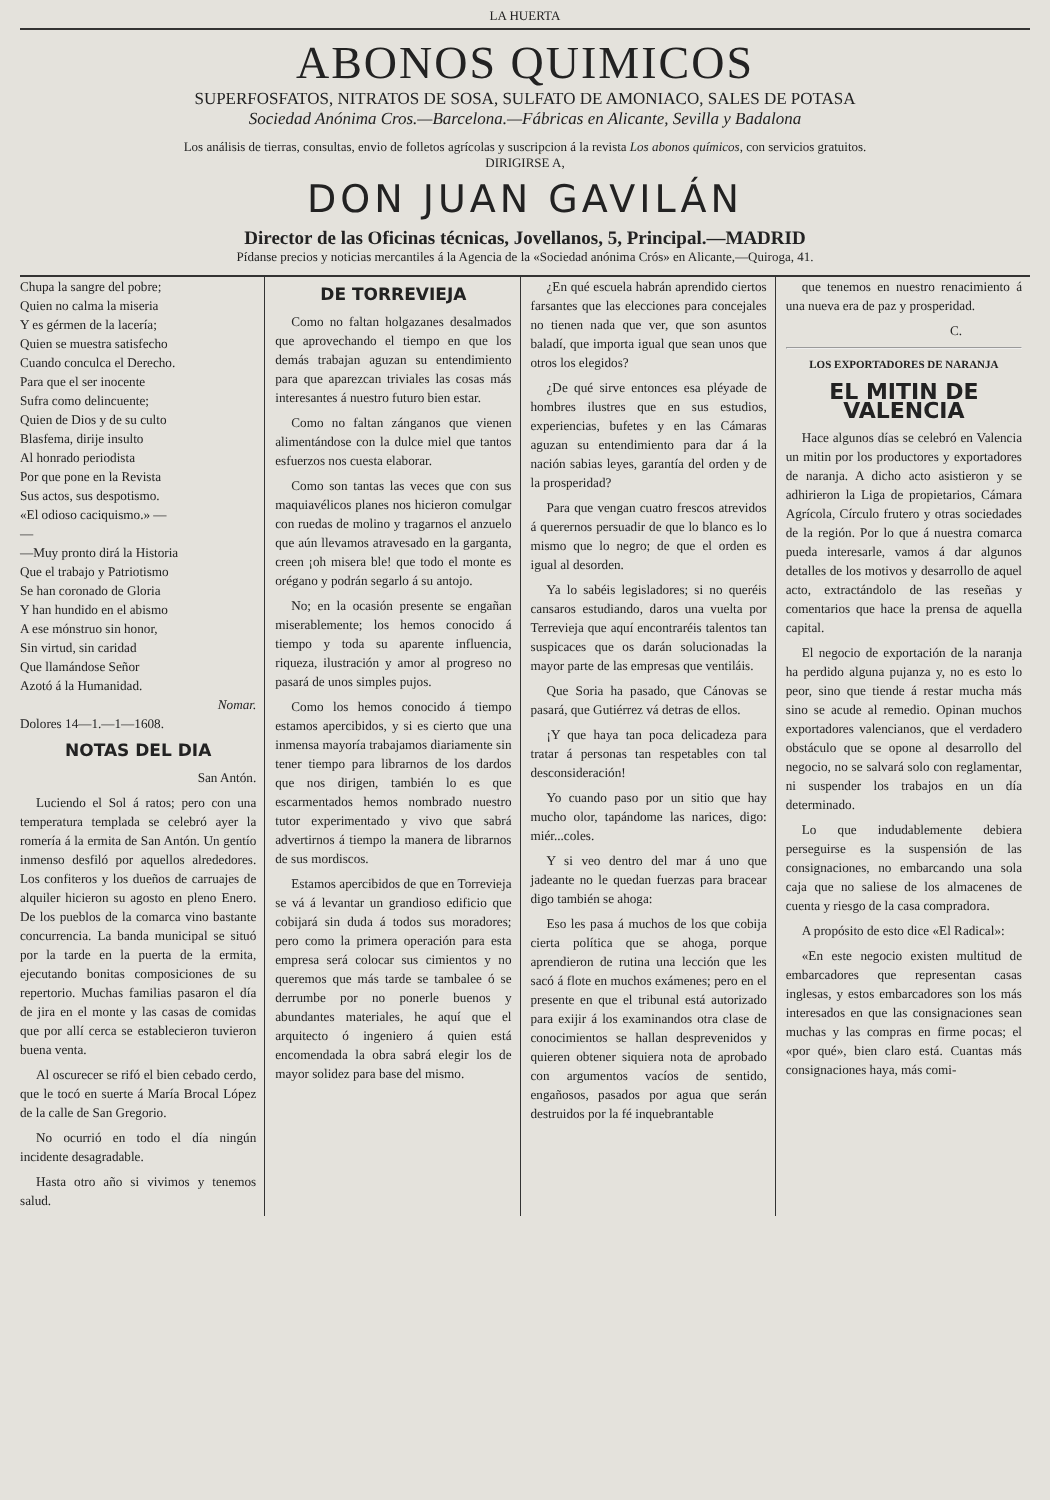LA HUERTA
ABONOS QUIMICOS
SUPERFOSFATOS, NITRATOS DE SOSA, SULFATO DE AMONIACO, SALES DE POTASA
Sociedad Anónima Cros.—Barcelona.—Fábricas en Alicante, Sevilla y Badalona
Los análisis de tierras, consultas, envio de folletos agrícolas y suscripcion á la revista Los abonos químicos, con servicios gratuitos.
DIRIGIRSE A,
DON JUAN GAVILÁN
Director de las Oficinas técnicas, Jovellanos, 5, Principal.—MADRID
Pídanse precios y noticias mercantiles á la Agencia de la «Sociedad anónima Crós» en Alicante,—Quiroga, 41.
Chupa la sangre del pobre;
Quien no calma la miseria
Y es gérmen de la lacería;
Quien se muestra satisfecho
Cuando conculca el Derecho.
Para que el ser inocente
Sufra como delincuente;
Quien de Dios y de su culto
Blasfema, dirije insulto
Al honrado periodista
Por que pone en la Revista
Sus actos, sus despotismo.
«El odioso caciquismo.» —
—
—Muy pronto dirá la Historia
Que el trabajo y Patriotismo
Se han coronado de Gloria
Y han hundido en el abismo
A ese mónstruo sin honor,
Sin virtud, sin caridad
Que llamándose Señor
Azotó á la Humanidad.
Nomar.
Dolores 14—1.—1—1608.
NOTAS DEL DIA
San Antón.
Luciendo el Sol á ratos; pero con una temperatura templada se celebró ayer la romería á la ermita de San Antón. Un gentío inmenso desfiló por aquellos alrededores. Los confiteros y los dueños de carruajes de alquiler hicieron su agosto en pleno Enero. De los pueblos de la comarca vino bastante concurrencia. La banda municipal se situó por la tarde en la puerta de la ermita, ejecutando bonitas composiciones de su repertorio. Muchas familias pasaron el día de jira en el monte y las casas de comidas que por allí cerca se establecieron tuvieron buena venta.
Al oscurecer se rifó el bien cebado cerdo, que le tocó en suerte á María Brocal López de la calle de San Gregorio.
No ocurrió en todo el día ningún incidente desagradable.
Hasta otro año si vivimos y tenemos salud.
DE TORREVIEJA
Como no faltan holgazanes desalmados que aprovechando el tiempo en que los demás trabajan aguzan su entendimiento para que aparezcan triviales las cosas más interesantes á nuestro futuro bien estar.
Como no faltan zánganos que vienen alimentándose con la dulce miel que tantos esfuerzos nos cuesta elaborar.
Como son tantas las veces que con sus maquiavélicos planes nos hicieron comulgar con ruedas de molino y tragarnos el anzuelo que aún llevamos atravesado en la garganta, creen ¡oh misera ble! que todo el monte es orégano y podrán segarlo á su antojo.
No; en la ocasión presente se engañan miserablemente; los hemos conocido á tiempo y toda su aparente influencia, riqueza, ilustración y amor al progreso no pasará de unos simples pujos.
Como los hemos conocido á tiempo estamos apercibidos, y si es cierto que una inmensa mayoría trabajamos diariamente sin tener tiempo para librarnos de los dardos que nos dirigen, también lo es que escarmentados hemos nombrado nuestro tutor experimentado y vivo que sabrá advertirnos á tiempo la manera de librarnos de sus mordiscos.
Estamos apercibidos de que en Torrevieja se vá á levantar un grandioso edificio que cobijará sin duda á todos sus moradores; pero como la primera operación para esta empresa será colocar sus cimientos y no queremos que más tarde se tambalee ó se derrumbe por no ponerle buenos y abundantes materiales, he aquí que el arquitecto ó ingeniero á quien está encomendada la obra sabrá elegir los de mayor solidez para base del mismo.
¿En qué escuela habrán aprendido ciertos farsantes que las elecciones para concejales no tienen nada que ver, que son asuntos baladí, que importa igual que sean unos que otros los elegidos?
¿De qué sirve entonces esa pléyade de hombres ilustres que en sus estudios, experiencias, bufetes y en las Cámaras aguzan su entendimiento para dar á la nación sabias leyes, garantía del orden y de la prosperidad?
Para que vengan cuatro frescos atrevidos á querernos persuadir de que lo blanco es lo mismo que lo negro; de que el orden es igual al desorden.
Ya lo sabéis legisladores; si no queréis cansaros estudiando, daros una vuelta por Terrevieja que aquí encontraréis talentos tan suspicaces que os darán solucionadas la mayor parte de las empresas que ventiláis.
Que Soria ha pasado, que Cánovas se pasará, que Gutiérrez vá detras de ellos.
¡Y que haya tan poca delicadeza para tratar á personas tan respetables con tal desconsideración!
Yo cuando paso por un sitio que hay mucho olor, tapándome las narices, digo: miér...coles.
Y si veo dentro del mar á uno que jadeante no le quedan fuerzas para bracear digo también se ahoga:
Eso les pasa á muchos de los que cobija cierta política que se ahoga, porque aprendieron de rutina una lección que les sacó á flote en muchos exámenes; pero en el presente en que el tribunal está autorizado para exijir á los examinandos otra clase de conocimientos se hallan desprevenidos y quieren obtener siquiera nota de aprobado con argumentos vacíos de sentido, engañosos, pasados por agua que serán destruidos por la fé inquebrantable
que tenemos en nuestro renacimiento á una nueva era de paz y prosperidad.
C.
LOS EXPORTADORES DE NARANJA
EL MITIN DE VALENCIA
Hace algunos días se celebró en Valencia un mitin por los productores y exportadores de naranja. A dicho acto asistieron y se adhirieron la Liga de propietarios, Cámara Agrícola, Círculo frutero y otras sociedades de la región. Por lo que á nuestra comarca pueda interesarle, vamos á dar algunos detalles de los motivos y desarrollo de aquel acto, extractándolo de las reseñas y comentarios que hace la prensa de aquella capital.
El negocio de exportación de la naranja ha perdido alguna pujanza y, no es esto lo peor, sino que tiende á restar mucha más sino se acude al remedio. Opinan muchos exportadores valencianos, que el verdadero obstáculo que se opone al desarrollo del negocio, no se salvará solo con reglamentar, ni suspender los trabajos en un día determinado.
Lo que indudablemente debiera perseguirse es la suspensión de las consignaciones, no embarcando una sola caja que no saliese de los almacenes de cuenta y riesgo de la casa compradora.
A propósito de esto dice «El Radical»:
«En este negocio existen multitud de embarcadores que representan casas inglesas, y estos embarcadores son los más interesados en que las consignaciones sean muchas y las compras en firme pocas; el «por qué», bien claro está. Cuantas más consignaciones haya, más comi-